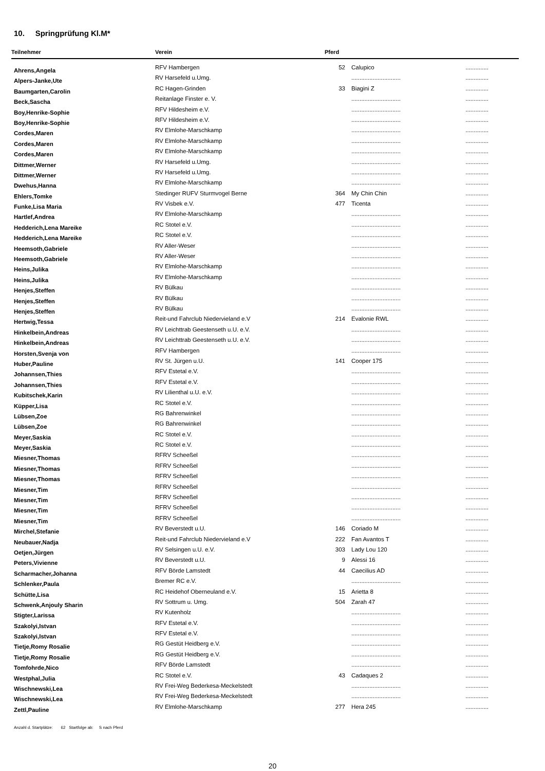10. Springprüfung Kl.M*
| Teilnehmer | Verein | Pferd | | |
| --- | --- | --- | --- | --- |
| Ahrens,Angela | RFV Hambergen | 52 | Calupico | .............. |
| Alpers-Janke,Ute | RV Harsefeld u.Umg. | | .............................. | .............. |
| Baumgarten,Carolin | RC Hagen-Grinden | 33 | Biagini Z | .............. |
| Beck,Sascha | Reitanlage Finster e. V. | | .............................. | .............. |
| Boy,Henrike-Sophie | RFV Hildesheim e.V. | | .............................. | .............. |
| Boy,Henrike-Sophie | RFV Hildesheim e.V. | | .............................. | .............. |
| Cordes,Maren | RV Elmlohe-Marschkamp | | .............................. | .............. |
| Cordes,Maren | RV Elmlohe-Marschkamp | | .............................. | .............. |
| Cordes,Maren | RV Elmlohe-Marschkamp | | .............................. | .............. |
| Dittmer,Werner | RV Harsefeld u.Umg. | | .............................. | .............. |
| Dittmer,Werner | RV Harsefeld u.Umg. | | .............................. | .............. |
| Dwehus,Hanna | RV Elmlohe-Marschkamp | | .............................. | .............. |
| Ehlers,Tomke | Stedinger RUFV Sturmvogel Berne | 364 | My Chin Chin | .............. |
| Funke,Lisa Maria | RV Visbek e.V. | 477 | Ticenta | .............. |
| Hartlef,Andrea | RV Elmlohe-Marschkamp | | .............................. | .............. |
| Hedderich,Lena Mareike | RC Stotel e.V. | | .............................. | .............. |
| Hedderich,Lena Mareike | RC Stotel e.V. | | .............................. | .............. |
| Heemsoth,Gabriele | RV Aller-Weser | | .............................. | .............. |
| Heemsoth,Gabriele | RV Aller-Weser | | .............................. | .............. |
| Heins,Julika | RV Elmlohe-Marschkamp | | .............................. | .............. |
| Heins,Julika | RV Elmlohe-Marschkamp | | .............................. | .............. |
| Henjes,Steffen | RV Bülkau | | .............................. | .............. |
| Henjes,Steffen | RV Bülkau | | .............................. | .............. |
| Henjes,Steffen | RV Bülkau | | .............................. | .............. |
| Hertwig,Tessa | Reit-und Fahrclub Niedervieland e.V | 214 | Evalonie RWL | .............. |
| Hinkelbein,Andreas | RV Leichttrab Geestenseth u.U. e.V. | | .............................. | .............. |
| Hinkelbein,Andreas | RV Leichttrab Geestenseth u.U. e.V. | | .............................. | .............. |
| Horsten,Svenja von | RFV Hambergen | | .............................. | .............. |
| Huber,Pauline | RV St. Jürgen u.U. | 141 | Cooper 175 | .............. |
| Johannsen,Thies | RFV Estetal e.V. | | .............................. | .............. |
| Johannsen,Thies | RFV Estetal e.V. | | .............................. | .............. |
| Kubitschek,Karin | RV Lilienthal u.U. e.V. | | .............................. | .............. |
| Küpper,Lisa | RC Stotel e.V. | | .............................. | .............. |
| Lübsen,Zoe | RG Bahrenwinkel | | .............................. | .............. |
| Lübsen,Zoe | RG Bahrenwinkel | | .............................. | .............. |
| Meyer,Saskia | RC Stotel e.V. | | .............................. | .............. |
| Meyer,Saskia | RC Stotel e.V. | | .............................. | .............. |
| Miesner,Thomas | RFRV Scheeßel | | .............................. | .............. |
| Miesner,Thomas | RFRV Scheeßel | | .............................. | .............. |
| Miesner,Thomas | RFRV Scheeßel | | .............................. | .............. |
| Miesner,Tim | RFRV Scheeßel | | .............................. | .............. |
| Miesner,Tim | RFRV Scheeßel | | .............................. | .............. |
| Miesner,Tim | RFRV Scheeßel | | .............................. | .............. |
| Miesner,Tim | RFRV Scheeßel | | .............................. | .............. |
| Mirchel,Stefanie | RV Beverstedt u.U. | 146 | Coriado M | .............. |
| Neubauer,Nadja | Reit-und Fahrclub Niedervieland e.V | 222 | Fan Avantos T | .............. |
| Oetjen,Jürgen | RV Selsingen u.U. e.V. | 303 | Lady Lou 120 | .............. |
| Peters,Vivienne | RV Beverstedt u.U. | 9 | Alessi 16 | .............. |
| Scharmacher,Johanna | RFV Börde Lamstedt | 44 | Caecilius AD | .............. |
| Schlenker,Paula | Bremer RC e.V. | | .............................. | .............. |
| Schütte,Lisa | RC Heidehof Oberneuland e.V. | 15 | Arietta 8 | .............. |
| Schwenk,Anjouly Sharin | RV Sottrum u. Umg. | 504 | Zarah 47 | .............. |
| Stigter,Larissa | RV Kutenholz | | .............................. | .............. |
| Szakolyi,Istvan | RFV Estetal e.V. | | .............................. | .............. |
| Szakolyi,Istvan | RFV Estetal e.V. | | .............................. | .............. |
| Tietje,Romy Rosalie | RG Gestüt Heidberg e.V. | | .............................. | .............. |
| Tietje,Romy Rosalie | RG Gestüt Heidberg e.V. | | .............................. | .............. |
| Tomfohrde,Nico | RFV Börde Lamstedt | | .............................. | .............. |
| Westphal,Julia | RC Stotel e.V. | 43 | Cadaques 2 | .............. |
| Wischnewski,Lea | RV Frei-Weg Bederkesa-Meckelstedt | | .............................. | .............. |
| Wischnewski,Lea | RV Frei-Weg Bederkesa-Meckelstedt | | .............................. | .............. |
| Zettl,Pauline | RV Elmlohe-Marschkamp | 277 | Hera 245 | .............. |
Anzahl d. Startplätze: 62 Startfolge ab: S nach Pferd
20